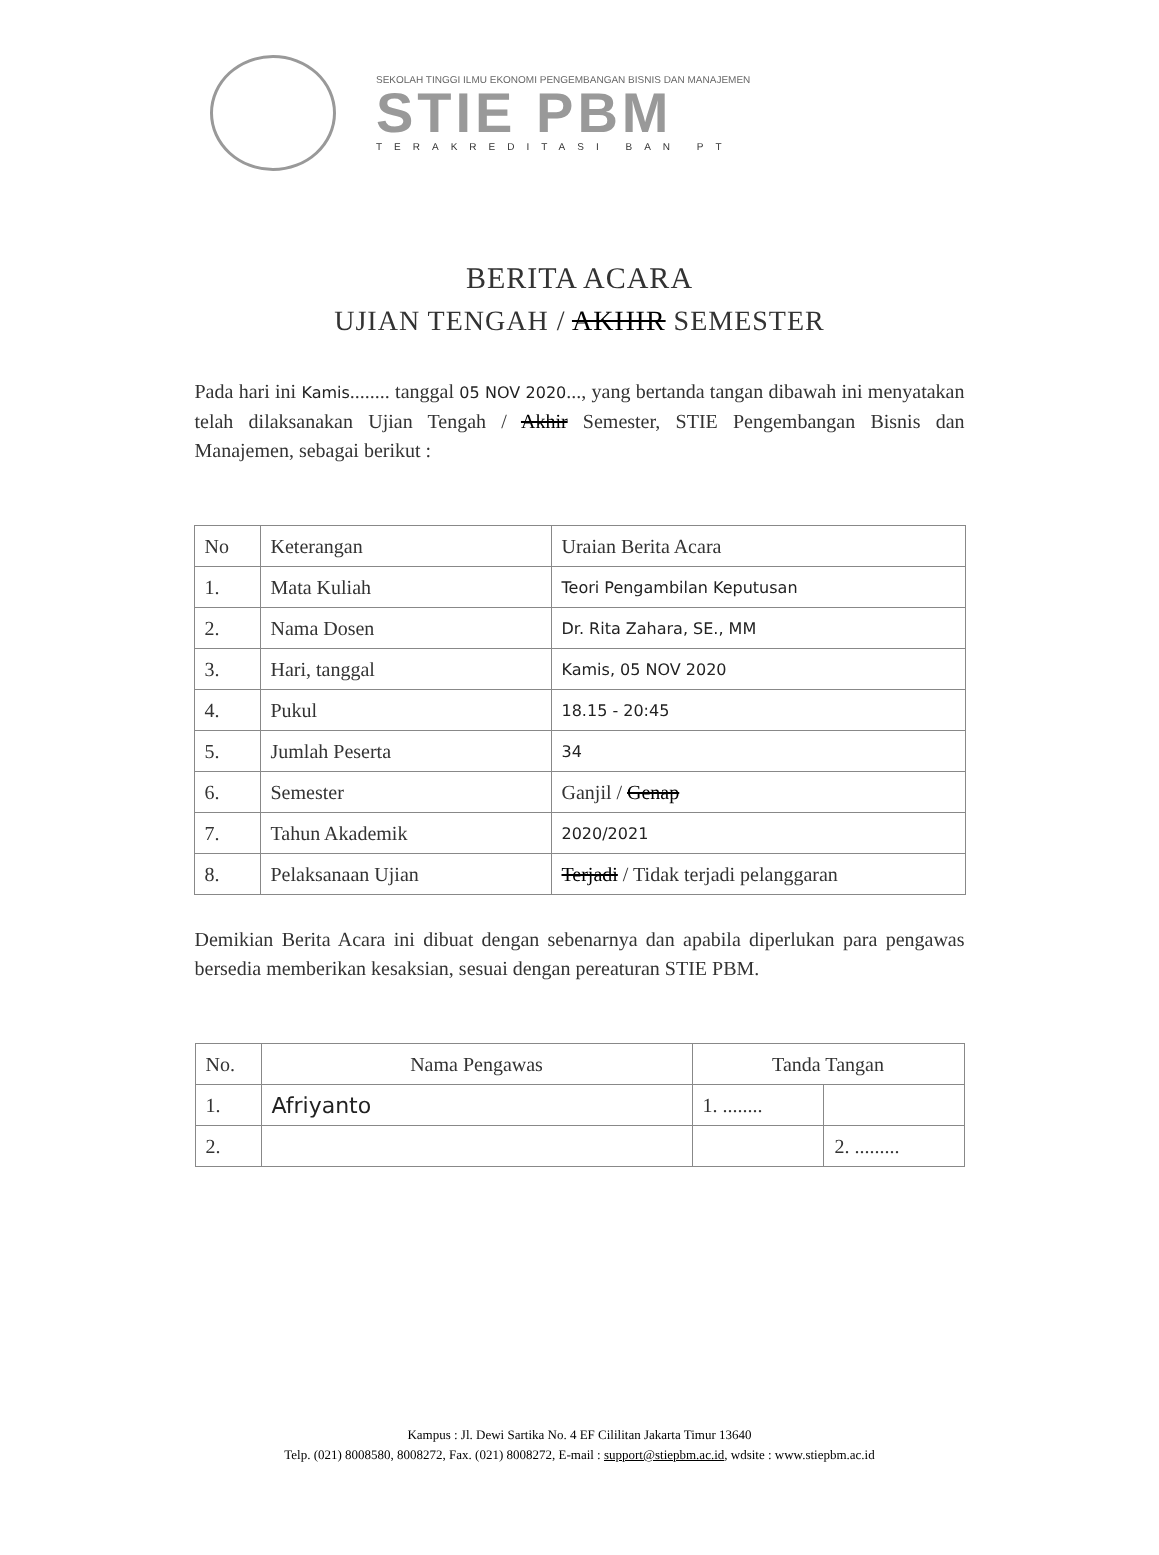SEKOLAH TINGGI ILMU EKONOMI PENGEMBANGAN BISNIS DAN MANAJEMEN
STIE PBM
TERAKREDITASI BAN PT
BERITA ACARA
UJIAN TENGAH / AKHIR SEMESTER
Pada hari ini Kamis........ tanggal 05 NOV 2020..., yang bertanda tangan dibawah ini menyatakan telah dilaksanakan Ujian Tengah / Akhir Semester, STIE Pengembangan Bisnis dan Manajemen, sebagai berikut :
| No | Keterangan | Uraian Berita Acara |
| --- | --- | --- |
| 1. | Mata Kuliah | Teori Pengambilan Keputusan |
| 2. | Nama Dosen | Dr. Rita Zahara, SE., MM |
| 3. | Hari, tanggal | Kamis, 05 NOV 2020 |
| 4. | Pukul | 18.15 - 20:45 |
| 5. | Jumlah Peserta | 34 |
| 6. | Semester | Ganjil / Genap |
| 7. | Tahun Akademik | 2020/2021 |
| 8. | Pelaksanaan Ujian | Terjadi / Tidak terjadi pelanggaran |
Demikian Berita Acara ini dibuat dengan sebenarnya dan apabila diperlukan para pengawas bersedia memberikan kesaksian, sesuai dengan pereaturan STIE PBM.
| No. | Nama Pengawas | Tanda Tangan | |
| --- | --- | --- | --- |
| 1. | Afriyanto | 1. ........ | |
| 2. | | | 2. ......... |
Kampus : Jl. Dewi Sartika No. 4 EF Cililitan Jakarta Timur 13640
Telp. (021) 8008580, 8008272, Fax. (021) 8008272, E-mail : support@stiepbm.ac.id, wdsite : www.stiepbm.ac.id